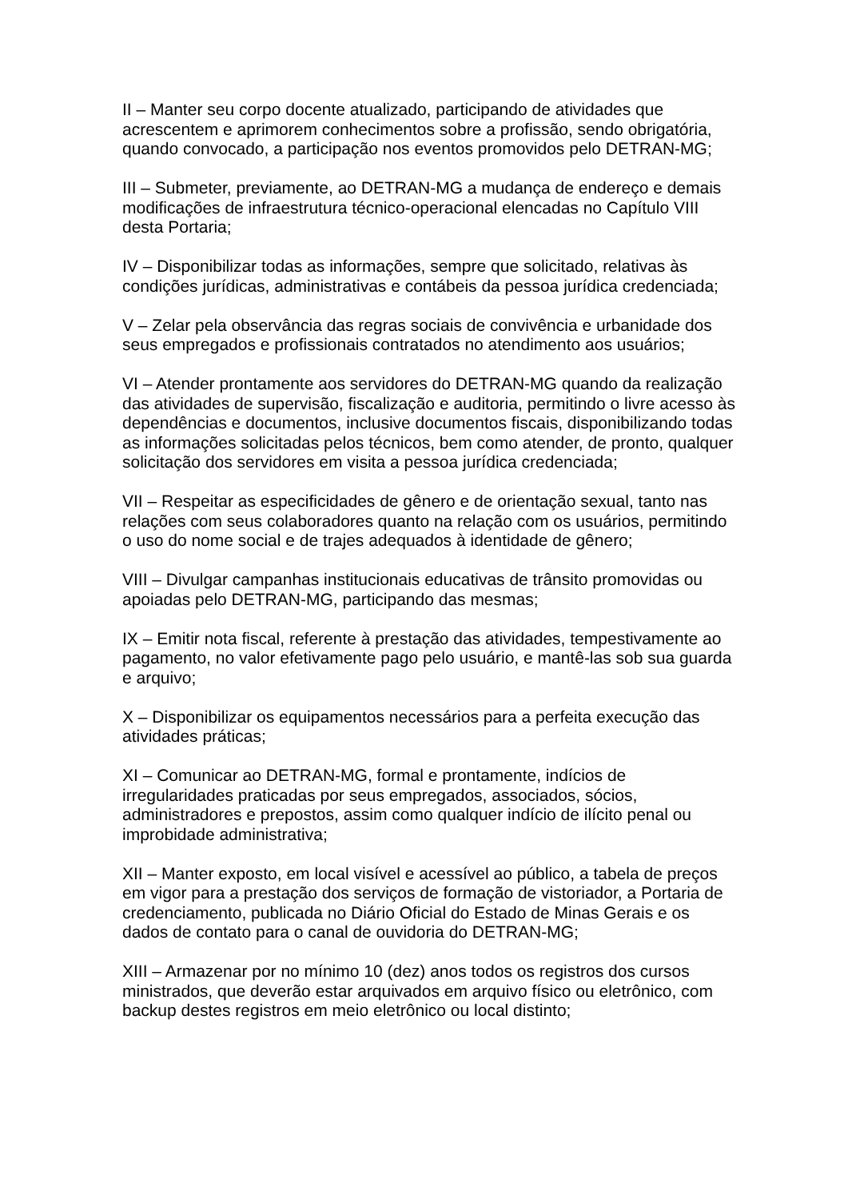II – Manter seu corpo docente atualizado, participando de atividades que acrescentem e aprimorem conhecimentos sobre a profissão, sendo obrigatória, quando convocado, a participação nos eventos promovidos pelo DETRAN-MG;
III – Submeter, previamente, ao DETRAN-MG a mudança de endereço e demais modificações de infraestrutura técnico-operacional elencadas no Capítulo VIII desta Portaria;
IV – Disponibilizar todas as informações, sempre que solicitado, relativas às condições jurídicas, administrativas e contábeis da pessoa jurídica credenciada;
V – Zelar pela observância das regras sociais de convivência e urbanidade dos seus empregados e profissionais contratados no atendimento aos usuários;
VI – Atender prontamente aos servidores do DETRAN-MG quando da realização das atividades de supervisão, fiscalização e auditoria, permitindo o livre acesso às dependências e documentos, inclusive documentos fiscais, disponibilizando todas as informações solicitadas pelos técnicos, bem como atender, de pronto, qualquer solicitação dos servidores em visita a pessoa jurídica credenciada;
VII – Respeitar as especificidades de gênero e de orientação sexual, tanto nas relações com seus colaboradores quanto na relação com os usuários, permitindo o uso do nome social e de trajes adequados à identidade de gênero;
VIII – Divulgar campanhas institucionais educativas de trânsito promovidas ou apoiadas pelo DETRAN-MG, participando das mesmas;
IX – Emitir nota fiscal, referente à prestação das atividades, tempestivamente ao pagamento, no valor efetivamente pago pelo usuário, e mantê-las sob sua guarda e arquivo;
X – Disponibilizar os equipamentos necessários para a perfeita execução das atividades práticas;
XI – Comunicar ao DETRAN-MG, formal e prontamente, indícios de irregularidades praticadas por seus empregados, associados, sócios, administradores e prepostos, assim como qualquer indício de ilícito penal ou improbidade administrativa;
XII – Manter exposto, em local visível e acessível ao público, a tabela de preços em vigor para a prestação dos serviços de formação de vistoriador, a Portaria de credenciamento, publicada no Diário Oficial do Estado de Minas Gerais e os dados de contato para o canal de ouvidoria do DETRAN-MG;
XIII – Armazenar por no mínimo 10 (dez) anos todos os registros dos cursos ministrados, que deverão estar arquivados em arquivo físico ou eletrônico, com backup destes registros em meio eletrônico ou local distinto;